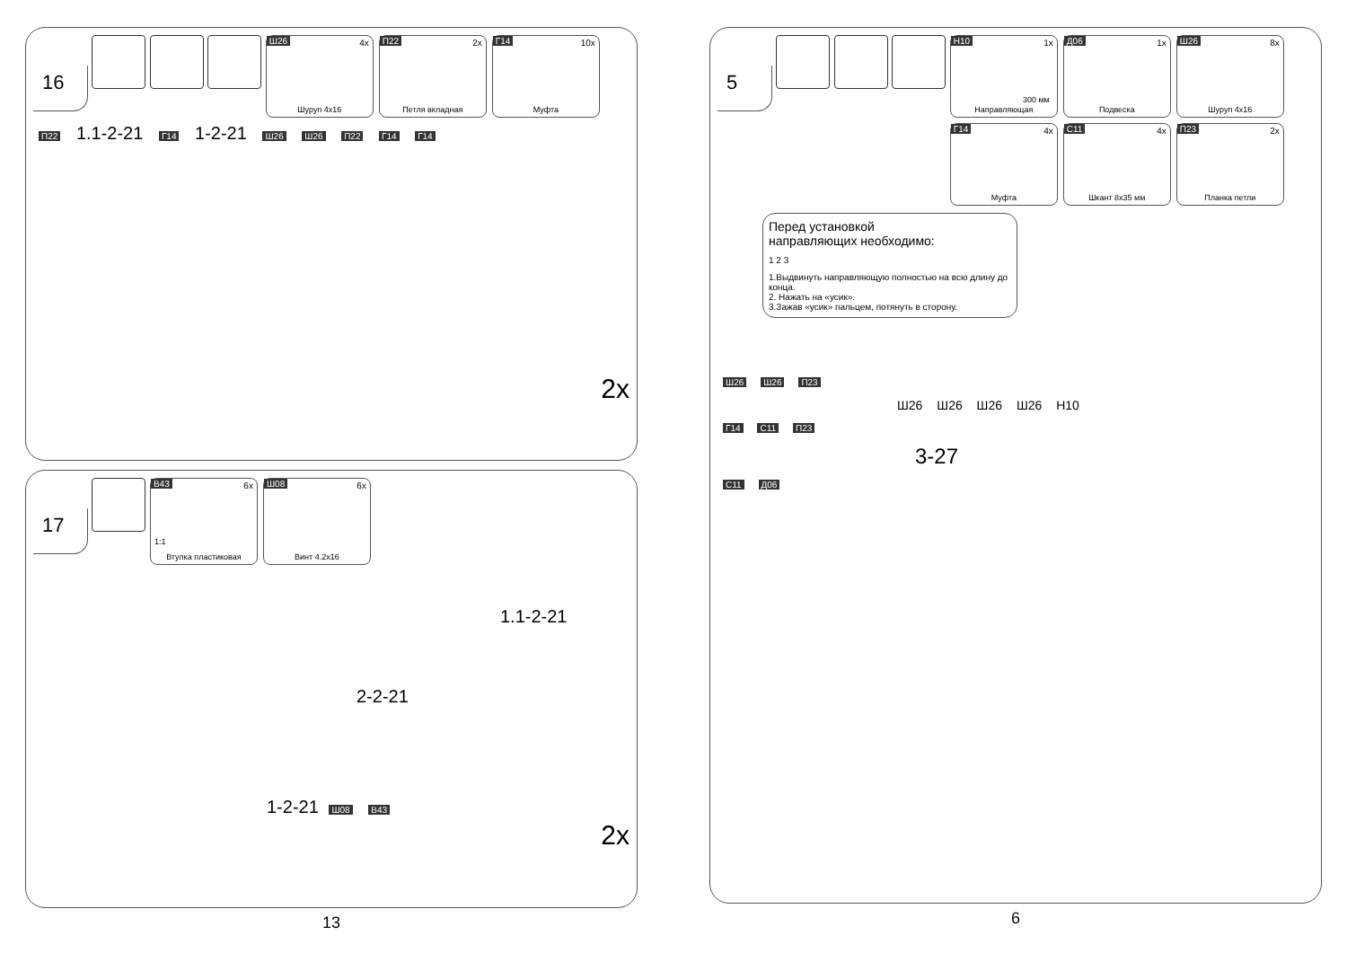16
Ш26 4x
Шуруп 4x16
П22 2x
Петля вкладная
Г14 10x
Муфта
П22 1.1-2-21 Г14 1-2-21 Ш26 Ш26 П22 Г14 Г14
2x
17
В43 6x
1:1
Втулка пластиковая
Ш08 6x
Винт 4.2x16
1.1-2-21
2-2-21
1-2-21 Ш08 В43
2x
13
5
Н10 1x
300 мм
Направляющая
Д06 1x
Подвеска
Ш26 8x
Шуруп 4x16
Г14 4x
Муфта
С11 4x
Шкант 8x35 мм
П23 2x
Планка петли
Перед установкой
направляющих необходимо:
1 2 3
1.Выдвинуть направляющую полностью на всю длину до конца.
2. Нажать на «усик».
3.Зажав «усик» пальцем, потянуть в сторону.
Ш26 Ш26 П23
Ш26 Ш26 Ш26 Ш26 Н10
Г14 С11 П23
3-27
С11 Д06
6